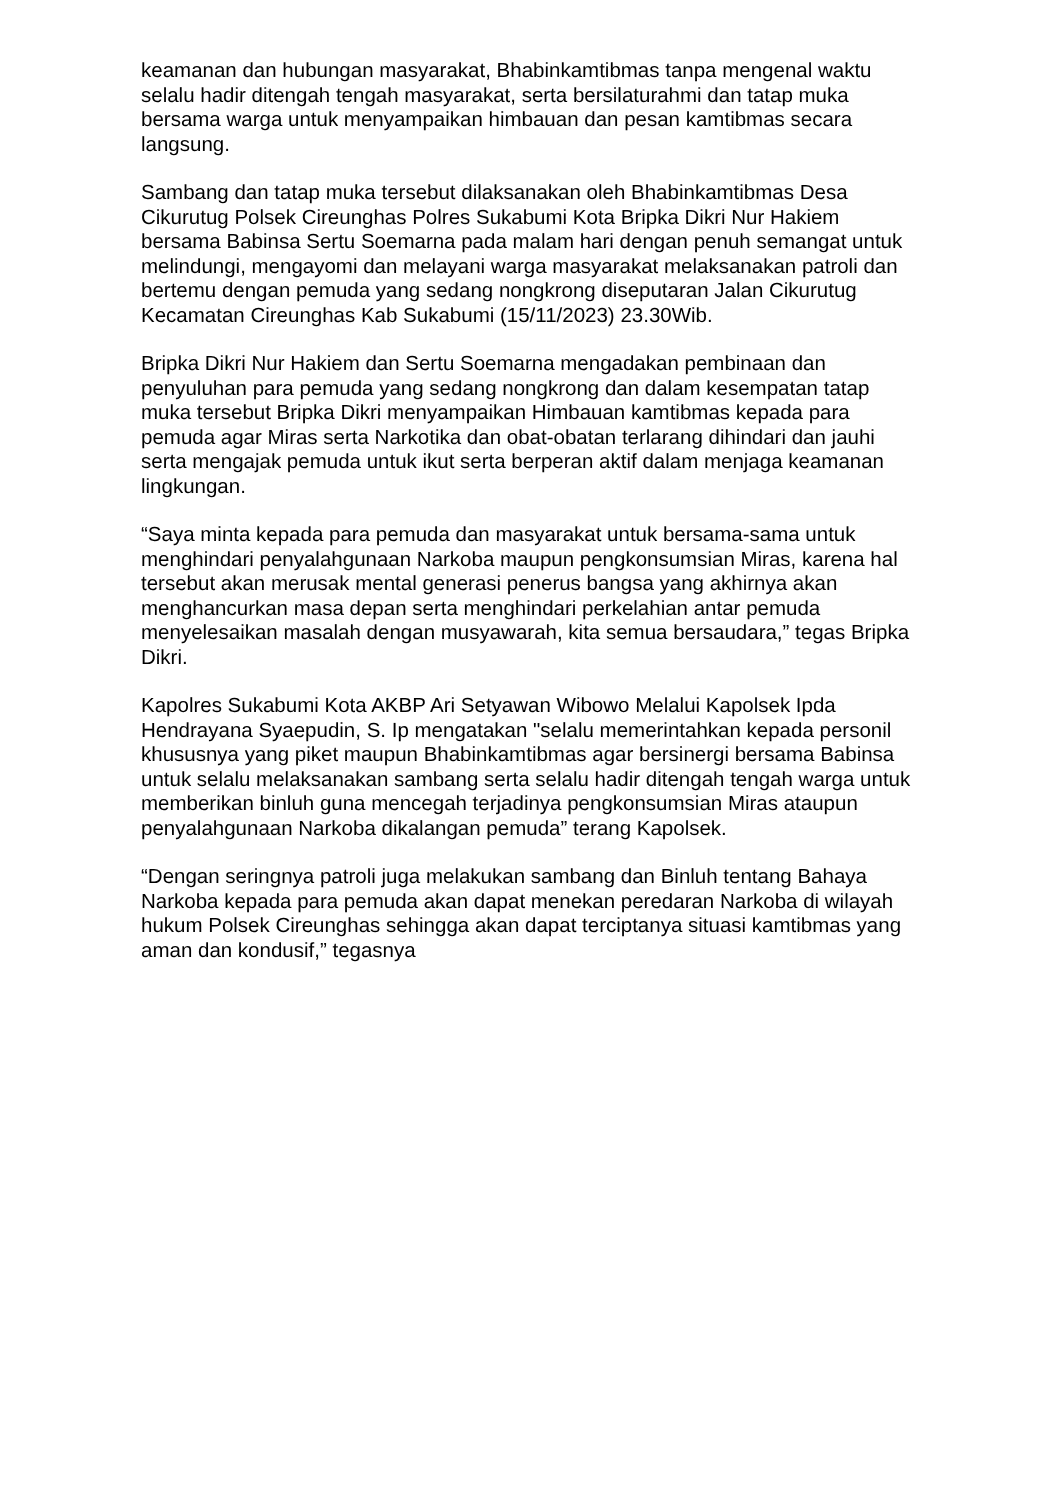keamanan dan hubungan masyarakat, Bhabinkamtibmas tanpa mengenal waktu selalu hadir ditengah tengah masyarakat, serta bersilaturahmi dan tatap muka bersama warga untuk menyampaikan himbauan dan pesan kamtibmas secara langsung.
Sambang dan tatap muka tersebut dilaksanakan oleh Bhabinkamtibmas Desa Cikurutug Polsek Cireunghas Polres Sukabumi Kota Bripka Dikri Nur Hakiem bersama Babinsa Sertu Soemarna pada malam hari dengan penuh semangat untuk melindungi, mengayomi dan melayani warga masyarakat melaksanakan patroli dan bertemu dengan pemuda yang sedang nongkrong diseputaran Jalan Cikurutug Kecamatan Cireunghas Kab Sukabumi (15/11/2023) 23.30Wib.
Bripka Dikri Nur Hakiem dan Sertu Soemarna mengadakan pembinaan dan penyuluhan para pemuda yang sedang nongkrong dan dalam kesempatan tatap muka tersebut Bripka Dikri menyampaikan Himbauan kamtibmas kepada para pemuda agar Miras serta Narkotika dan obat-obatan terlarang dihindari dan jauhi serta mengajak pemuda untuk ikut serta berperan aktif dalam menjaga keamanan lingkungan.
“Saya minta kepada para pemuda dan masyarakat untuk bersama-sama untuk menghindari penyalahgunaan Narkoba maupun pengkonsumsian Miras, karena hal tersebut akan merusak mental generasi penerus bangsa yang akhirnya akan menghancurkan masa depan serta menghindari perkelahian antar pemuda menyelesaikan masalah dengan musyawarah, kita semua bersaudara,” tegas Bripka Dikri.
Kapolres Sukabumi Kota AKBP Ari Setyawan Wibowo Melalui Kapolsek Ipda Hendrayana Syaepudin, S. Ip mengatakan "selalu memerintahkan kepada personil khususnya yang piket maupun Bhabinkamtibmas agar bersinergi bersama Babinsa untuk selalu melaksanakan sambang serta selalu hadir ditengah tengah warga untuk memberikan binluh guna mencegah terjadinya pengkonsumsian Miras ataupun penyalahgunaan Narkoba dikalangan pemuda” terang Kapolsek.
“Dengan seringnya patroli juga melakukan sambang dan Binluh tentang Bahaya Narkoba kepada para pemuda akan dapat menekan peredaran Narkoba di wilayah hukum Polsek Cireunghas sehingga akan dapat terciptanya situasi kamtibmas yang aman dan kondusif,” tegasnya